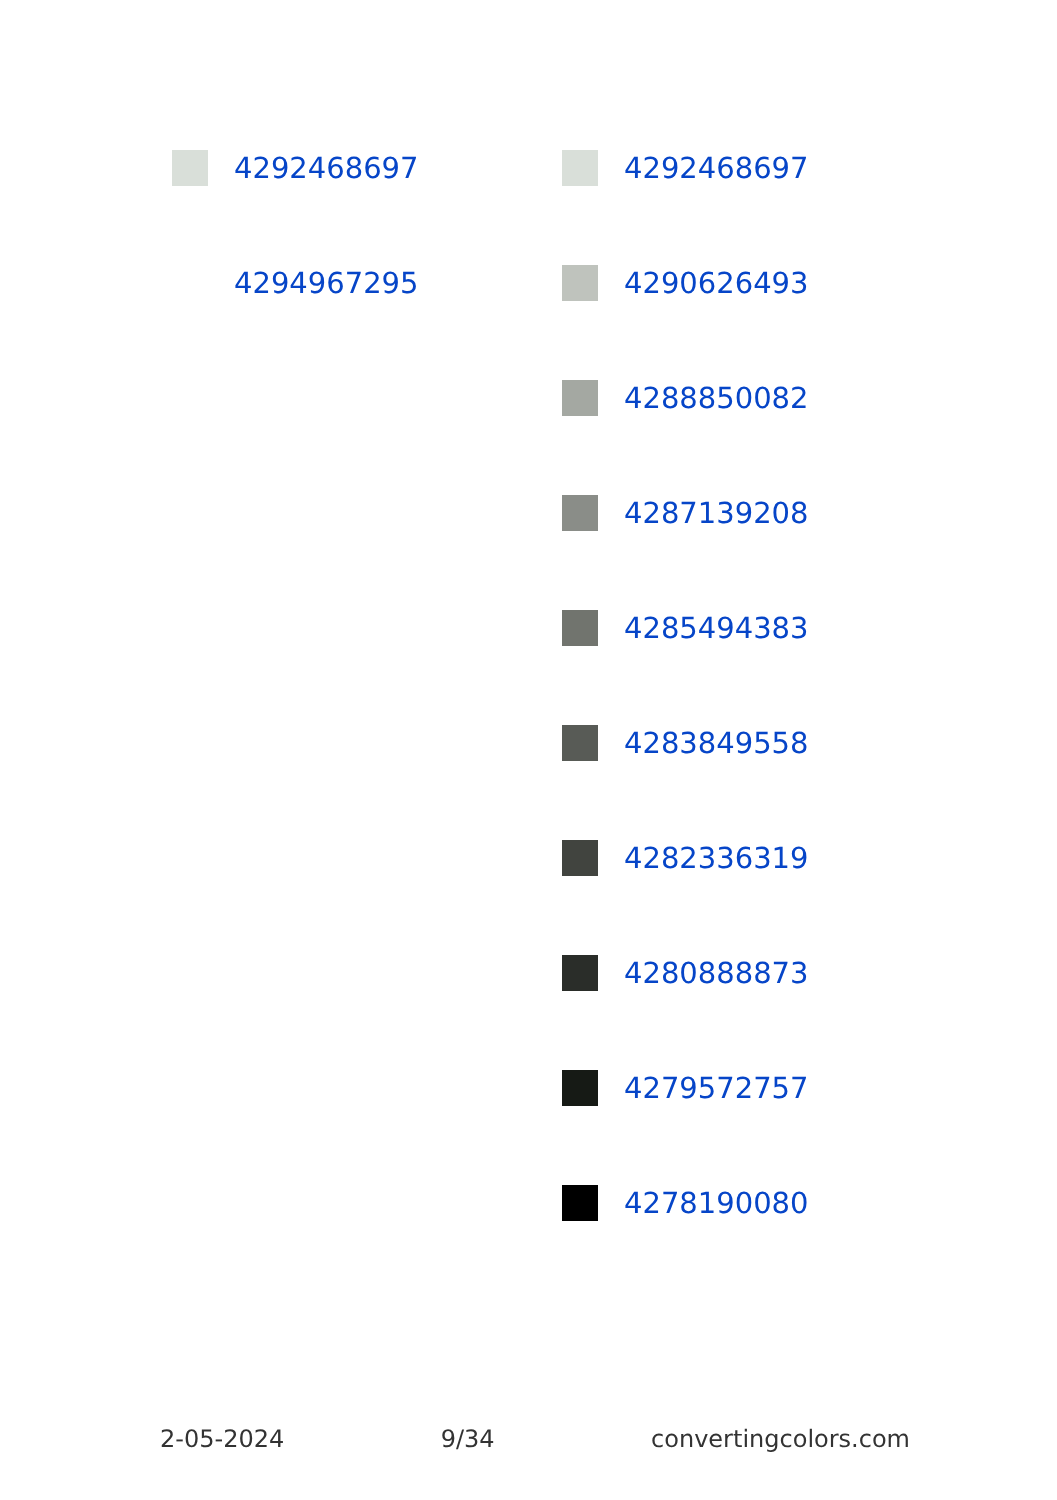4292468697
4294967295
4292468697
4290626493
4288850082
4287139208
4285494383
4283849558
4282336319
4280888873
4279572757
4278190080
2-05-2024 9/34 convertingcolors.com